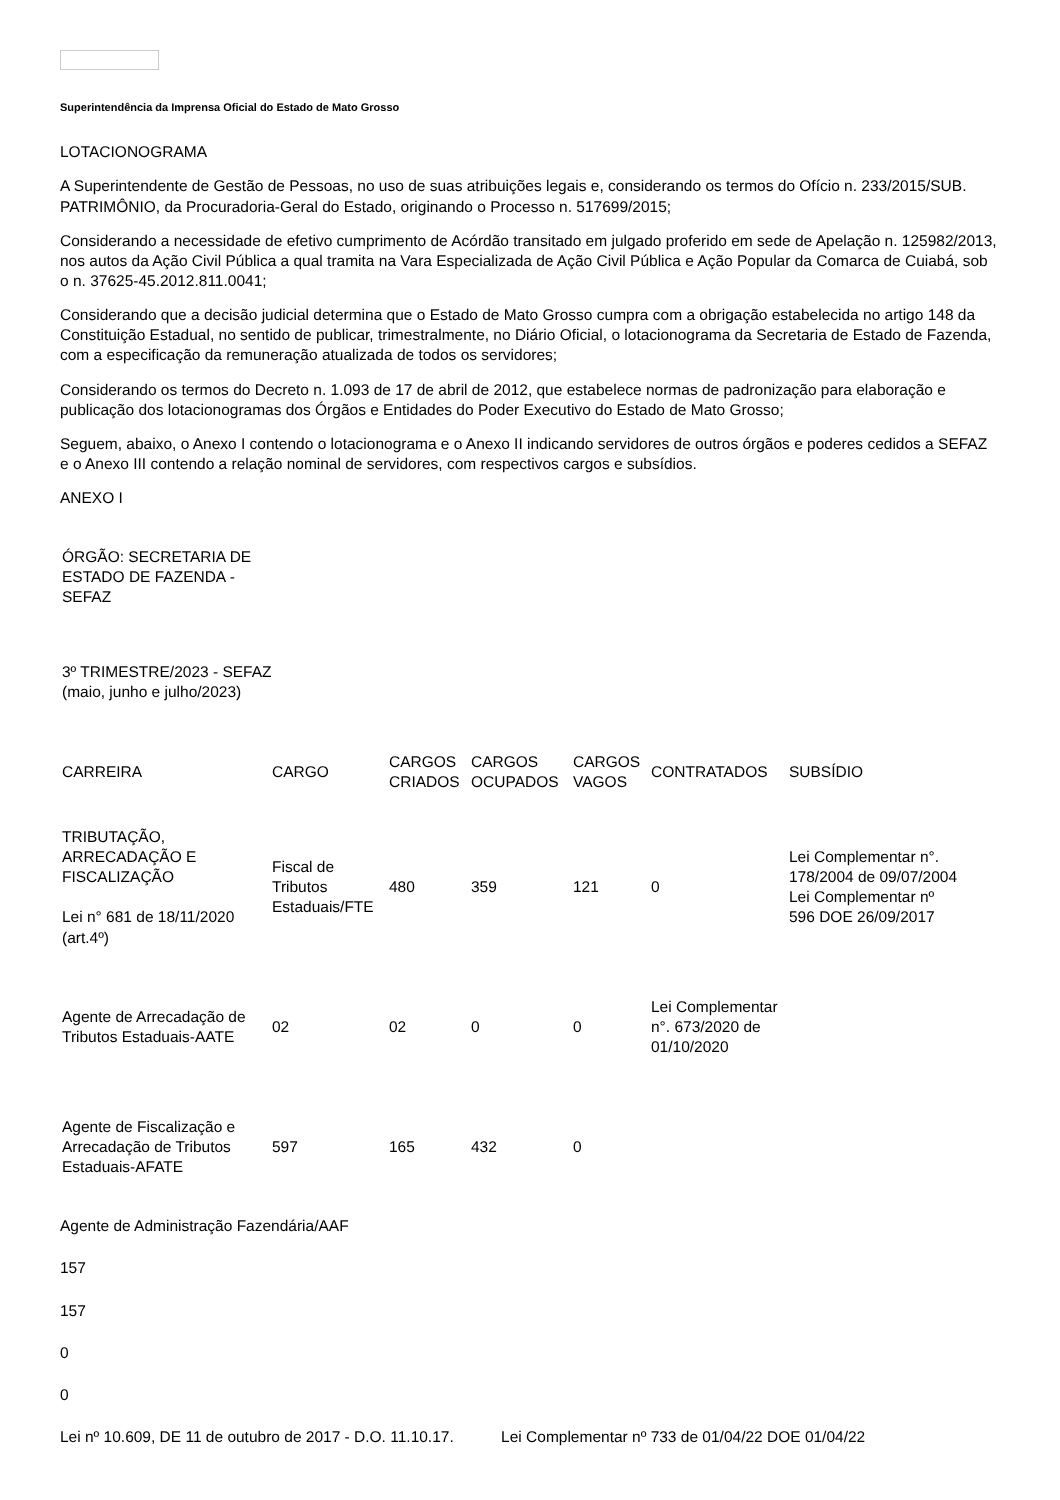Superintendência da Imprensa Oficial do Estado de Mato Grosso
LOTACIONOGRAMA
A Superintendente de Gestão de Pessoas, no uso de suas atribuições legais e, considerando os termos do Ofício n. 233/2015/SUB. PATRIMÔNIO, da Procuradoria-Geral do Estado, originando o Processo n. 517699/2015;
Considerando a necessidade de efetivo cumprimento de Acórdão transitado em julgado proferido em sede de Apelação n. 125982/2013, nos autos da Ação Civil Pública a qual tramita na Vara Especializada de Ação Civil Pública e Ação Popular da Comarca de Cuiabá, sob o n. 37625-45.2012.811.0041;
Considerando que a decisão judicial determina que o Estado de Mato Grosso cumpra com a obrigação estabelecida no artigo 148 da Constituição Estadual, no sentido de publicar, trimestralmente, no Diário Oficial, o lotacionograma da Secretaria de Estado de Fazenda, com a especificação da remuneração atualizada de todos os servidores;
Considerando os termos do Decreto n. 1.093 de 17 de abril de 2012, que estabelece normas de padronização para elaboração e publicação dos lotacionogramas dos Órgãos e Entidades do Poder Executivo do Estado de Mato Grosso;
Seguem, abaixo, o Anexo I contendo o lotacionograma e o Anexo II indicando servidores de outros órgãos e poderes cedidos a SEFAZ e o Anexo III contendo a relação nominal de servidores, com respectivos cargos e subsídios.
ANEXO I
| ÓRGÃO: SECRETARIA DE ESTADO DE FAZENDA - SEFAZ | | | | | | |
| 3º TRIMESTRE/2023 - SEFAZ (maio, junho e julho/2023) | | | | | | |
| CARREIRA | CARGO | CARGOS CRIADOS | CARGOS OCUPADOS | CARGOS VAGOS | CONTRATADOS | SUBSÍDIO |
| TRIBUTAÇÃO, ARRECADAÇÃO E FISCALIZAÇÃO Lei n° 681 de 18/11/2020 (art.4º) | Fiscal de Tributos Estaduais/FTE | 480 | 359 | 121 | 0 | Lei Complementar n°. 178/2004 de 09/07/2004 Lei Complementar nº 596 DOE 26/09/2017 |
| Agente de Arrecadação de Tributos Estaduais-AATE | 02 | 02 | 0 | 0 | Lei Complementar n°. 673/2020 de 01/10/2020 | |
| Agente de Fiscalização e Arrecadação de Tributos Estaduais-AFATE | 597 | 165 | 432 | 0 | | |
Agente de Administração Fazendária/AAF
157
157
0
0
Lei nº 10.609, DE 11 de outubro de 2017 - D.O. 11.10.17. Lei Complementar nº 733 de 01/04/22 DOE 01/04/22